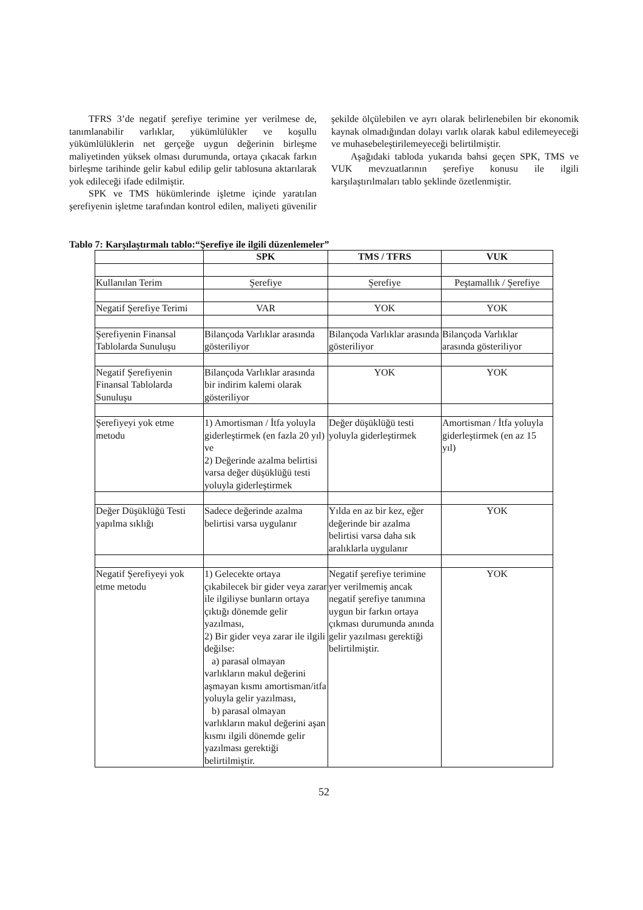TFRS 3’de negatif şerefiye terimine yer verilmese de, tanımlanabilir varlıklar, yükümlülükler ve koşullu yükümlülüklerin net gerçeğe uygun değerinin birleşme maliyetinden yüksek olması durumunda, ortaya çıkacak farkın birleşme tarihinde gelir kabul edilip gelir tablosuna aktarılarak yok edileceği ifade edilmiştir.
SPK ve TMS hükümlerinde işletme içinde yaratılan şerefiyenin işletme tarafından kontrol edilen, maliyeti güvenilir şekilde ölçülebilen ve ayrı olarak belirlenebilen bir ekonomik kaynak olmadığından dolayı varlık olarak kabul edilemeyeceği ve muhasebeleştirilemeyeceği belirtilmiştir.
Aşağıdaki tabloda yukarıda bahsi geçen SPK, TMS ve VUK mevzuatlarının şerefiye konusu ile ilgili karşılaştırılmaları tablo şeklinde özetlenmiştir.
Tablo 7: Karşılaştırmalı tablo:“Şerefiye ile ilgili düzenlemeler”
| | SPK | TMS / TFRS | VUK |
| --- | --- | --- | --- |
| Kullanılan Terim | Şerefiye | Şerefiye | Peştamallık / Şerefiye |
| Negatif Şerefiye Terimi | VAR | YOK | YOK |
| Şerefiyenin Finansal Tablolarda Sunuluşu | Bilançoda Varlıklar arasında gösteriliyor | Bilançoda Varlıklar arasında gösteriliyor | Bilançoda Varlıklar arasında gösteriliyor |
| Negatif Şerefiyenin Finansal Tablolarda Sunuluşu | Bilançoda Varlıklar arasında bir indirim kalemi olarak gösteriliyor | YOK | YOK |
| Şerefiyeyi yok etme metodu | 1) Amortisman / İtfa yoluyla giderleştirmek (en fazla 20 yıl) ve 2) Değerinde azalma belirtisi varsa değer düşüklüğü testi yoluyla giderleştirmek | Değer düşüklüğü testi yoluyla giderleştirmek | Amortisman / İtfa yoluyla giderleştirmek (en az 15 yıl) |
| Değer Düşüklüğü Testi yapılma sıklığı | Sadece değerinde azalma belirtisi varsa uygulanır | Yılda en az bir kez, eğer değerinde bir azalma belirtisi varsa daha sık aralıklarla uygulanır | YOK |
| Negatif Şerefiyeyi yok etme metodu | 1) Gelecekte ortaya çıkabilecek bir gider veya zarar ile ilgiliyse bunların ortaya çıktığı dönemde gelir yazılması, 2) Bir gider veya zarar ile ilgili değilse: a) parasal olmayan varlıkların makul değerini aşmayan kısmı amortisman/itfa yoluyla gelir yazılması, b) parasal olmayan varlıkların makul değerini aşan kısmı ilgili dönemde gelir yazılması gerektiği belirtilmiştir. | Negatif şerefiye terimine yer verilmemiş ancak negatif şerefiye tanımına uygun bir farkın ortaya çıkması durumunda anında gelir yazılması gerektiği belirtilmiştir. | YOK |
52